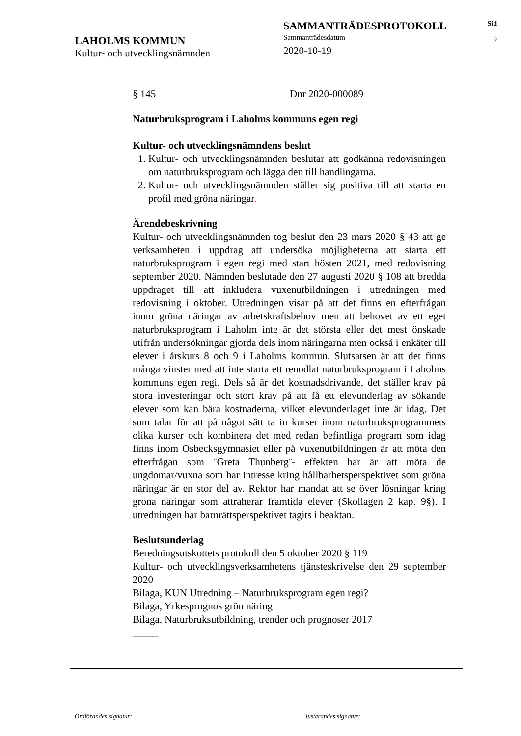LAHOLMS KOMMUN
Kultur- och utvecklingsnämnden
SAMMANTRÄDESPROTOKOLL
Sammanträdesdatum
2020-10-19
Sid
9
§ 145 Dnr 2020-000089
Naturbruksprogram i Laholms kommuns egen regi
Kultur- och utvecklingsnämndens beslut
1. Kultur- och utvecklingsnämnden beslutar att godkänna redovisningen om naturbruksprogram och lägga den till handlingarna.
2. Kultur- och utvecklingsnämnden ställer sig positiva till att starta en profil med gröna näringar.
Ärendebeskrivning
Kultur- och utvecklingsnämnden tog beslut den 23 mars 2020 § 43 att ge verksamheten i uppdrag att undersöka möjligheterna att starta ett naturbruksprogram i egen regi med start hösten 2021, med redovisning september 2020. Nämnden beslutade den 27 augusti 2020 § 108 att bredda uppdraget till att inkludera vuxenutbildningen i utredningen med redovisning i oktober. Utredningen visar på att det finns en efterfrågan inom gröna näringar av arbetskraftsbehov men att behovet av ett eget naturbruksprogram i Laholm inte är det största eller det mest önskade utifrån undersökningar gjorda dels inom näringarna men också i enkäter till elever i årskurs 8 och 9 i Laholms kommun. Slutsatsen är att det finns många vinster med att inte starta ett renodlat naturbruksprogram i Laholms kommuns egen regi. Dels så är det kostnadsdrivande, det ställer krav på stora investeringar och stort krav på att få ett elevunderlag av sökande elever som kan bära kostnaderna, vilket elevunderlaget inte är idag. Det som talar för att på något sätt ta in kurser inom naturbruksprogrammets olika kurser och kombinera det med redan befintliga program som idag finns inom Osbecksgymnasiet eller på vuxenutbildningen är att möta den efterfrågan som ¨Greta Thunberg¨- effekten har är att möta de ungdomar/vuxna som har intresse kring hållbarhetsperspektivet som gröna näringar är en stor del av. Rektor har mandat att se över lösningar kring gröna näringar som attraherar framtida elever (Skollagen 2 kap. 9§). I utredningen har barnrättsperspektivet tagits i beaktan.
Beslutsunderlag
Beredningsutskottets protokoll den 5 oktober 2020 § 119
Kultur- och utvecklingsverksamhetens tjänsteskrivelse den 29 september 2020
Bilaga, KUN Utredning – Naturbruksprogram egen regi?
Bilaga, Yrkesprognos grön näring
Bilaga, Naturbruksutbildning, trender och prognoser 2017
_____
Ordförandes signatur: ______________________________ Justerandes signatur: ______________________________